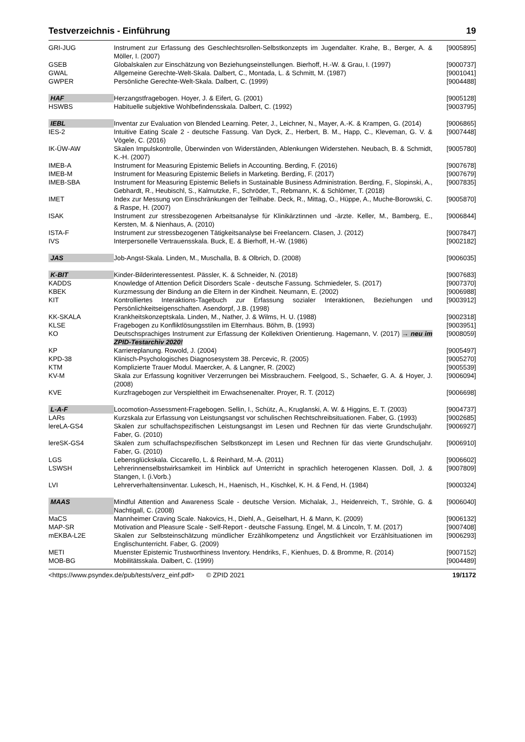Testverzeichnis - Einführung 19
| GRI-JUG | Instrument zur Erfassung des Geschlechtsrollen-Selbstkonzepts im Jugendalter. Krahe, B., Berger, A. & Möller, I. (2007) | [9005895] |
| GSEB | Globalskalen zur Einschätzung von Beziehungseinstellungen. Bierhoff, H.-W. & Grau, I. (1997) | [9000737] |
| GWAL | Allgemeine Gerechte-Welt-Skala. Dalbert, C., Montada, L. & Schmitt, M. (1987) | [9001041] |
| GWPER | Persönliche Gerechte-Welt-Skala. Dalbert, C. (1999) | [9004488] |
| HAF | Herzangstfragebogen. Hoyer, J. & Eifert, G. (2001) | [9005128] |
| HSWBS | Habituelle subjektive Wohlbefindensskala. Dalbert, C. (1992) | [9003795] |
| IEBL | Inventar zur Evaluation von Blended Learning. Peter, J., Leichner, N., Mayer, A.-K. & Krampen, G. (2014) | [9006865] |
| IES-2 | Intuitive Eating Scale 2 - deutsche Fassung. Van Dyck, Z., Herbert, B. M., Happ, C., Kleveman, G. V. & Vögele, C. (2016) | [9007448] |
| IK-ÜW-AW | Skalen Impulskontrolle, Überwinden von Widerständen, Ablenkungen Widerstehen. Neubach, B. & Schmidt, K.-H. (2007) | [9005780] |
| IMEB-A | Instrument for Measuring Epistemic Beliefs in Accounting. Berding, F. (2016) | [9007678] |
| IMEB-M | Instrument for Measuring Epistemic Beliefs in Marketing. Berding, F. (2017) | [9007679] |
| IMEB-SBA | Instrument for Measuring Epistemic Beliefs in Sustainable Business Administration. Berding, F., Slopinski, A., Gebhardt, R., Heubischl, S., Kalmutzke, F., Schröder, T., Rebmann, K. & Schlömer, T. (2018) | [9007835] |
| IMET | Index zur Messung von Einschränkungen der Teilhabe. Deck, R., Mittag, O., Hüppe, A., Muche-Borowski, C. & Raspe, H. (2007) | [9005870] |
| ISAK | Instrument zur stressbezogenen Arbeitsanalyse für Klinikärztinnen und -ärzte. Keller, M., Bamberg, E., Kersten, M. & Nienhaus, A. (2010) | [9006844] |
| ISTA-F | Instrument zur stressbezogenen Tätigkeitsanalyse bei Freelancern. Clasen, J. (2012) | [9007847] |
| IVS | Interpersonelle Vertrauensskala. Buck, E. & Bierhoff, H.-W. (1986) | [9002182] |
| JAS | Job-Angst-Skala. Linden, M., Muschalla, B. & Olbrich, D. (2008) | [9006035] |
| K-BIT | Kinder-Bilderinteressentest. Pässler, K. & Schneider, N. (2018) | [9007683] |
| KADDS | Knowledge of Attention Deficit Disorders Scale - deutsche Fassung. Schmiedeler, S. (2017) | [9007370] |
| KBEK | Kurzmessung der Bindung an die Eltern in der Kindheit. Neumann, E. (2002) | [9006988] |
| KIT | Kontrolliertes Interaktions-Tagebuch zur Erfassung sozialer Interaktionen, Beziehungen und Persönlichkeitseigenschaften. Asendorpf, J.B. (1998) | [9003912] |
| KK-SKALA | Krankheitskonzeptskala. Linden, M., Nather, J. & Wilms, H. U. (1988) | [9002318] |
| KLSE | Fragebogen zu Konfliktlösungsstilen im Elternhaus. Böhm, B. (1993) | [9003951] |
| KO | Deutschsprachiges Instrument zur Erfassung der Kollektiven Orientierung. Hagemann, V. (2017) → neu im ZPID-Testarchiv 2020! | [9008059] |
| KP | Karriereplanung. Rowold, J. (2004) | [9005497] |
| KPD-38 | Klinisch-Psychologisches Diagnosesystem 38. Percevic, R. (2005) | [9005270] |
| KTM | Komplizierte Trauer Modul. Maercker, A. & Langner, R. (2002) | [9005539] |
| KV-M | Skala zur Erfassung kognitiver Verzerrungen bei Missbrauchern. Feelgood, S., Schaefer, G. A. & Hoyer, J. (2008) | [9006094] |
| KVE | Kurzfragebogen zur Verspieltheit im Erwachsenenalter. Proyer, R. T. (2012) | [9006698] |
| L-A-F | Locomotion-Assessment-Fragebogen. Sellin, I., Schütz, A., Kruglanski, A. W. & Higgins, E. T. (2003) | [9004737] |
| LARs | Kurzskala zur Erfassung von Leistungsangst vor schulischen Rechtschreibsituationen. Faber, G. (1993) | [9002685] |
| lereLA-GS4 | Skalen zur schulfachspezifischen Leistungsangst im Lesen und Rechnen für das vierte Grundschuljahr. Faber, G. (2010) | [9006927] |
| lereSK-GS4 | Skalen zum schulfachspezifischen Selbstkonzept im Lesen und Rechnen für das vierte Grundschuljahr. Faber, G. (2010) | [9006910] |
| LGS | Lebensglückskala. Ciccarello, L. & Reinhard, M.-A. (2011) | [9006602] |
| LSWSH | Lehrerinnenselbstwirksamkeit im Hinblick auf Unterricht in sprachlich heterogenen Klassen. Doll, J. & Stangen, I. (i.Vorb.) | [9007809] |
| LVI | Lehrerverhaltensinventar. Lukesch, H., Haenisch, H., Kischkel, K. H. & Fend, H. (1984) | [9000324] |
| MAAS | Mindful Attention and Awareness Scale - deutsche Version. Michalak, J., Heidenreich, T., Ströhle, G. & Nachtigall, C. (2008) | [9006040] |
| MaCS | Mannheimer Craving Scale. Nakovics, H., Diehl, A., Geiselhart, H. & Mann, K. (2009) | [9006132] |
| MAP-SR | Motivation and Pleasure Scale - Self-Report - deutsche Fassung. Engel, M. & Lincoln, T. M. (2017) | [9007408] |
| mEKBA-L2E | Skalen zur Selbsteinschätzung mündlicher Erzählkompetenz und Ängstlichkeit vor Erzählsituationen im Englischunterricht. Faber, G. (2009) | [9006293] |
| METI | Muenster Epistemic Trustworthiness Inventory. Hendriks, F., Kienhues, D. & Bromme, R. (2014) | [9007152] |
| MOB-BG | Mobilitätsskala. Dalbert, C. (1999) | [9004489] |
<https://www.psyndex.de/pub/tests/verz_einf.pdf> © ZPID 2021 19/1172